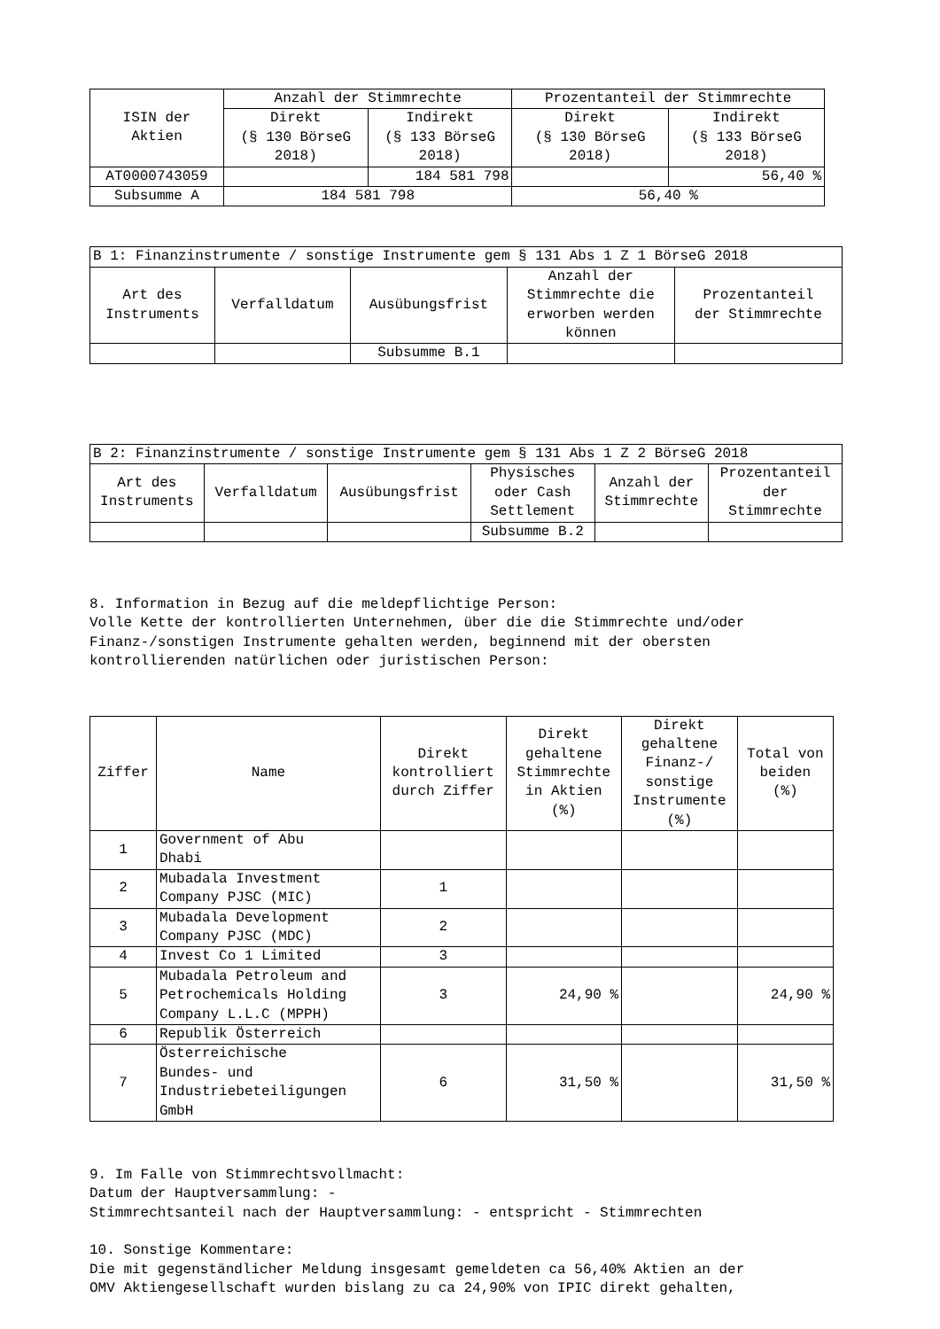| ISIN der Aktien | Anzahl der Stimmrechte | | Prozentanteil der Stimmrechte | |
| --- | --- | --- | --- | --- |
| | Direkt (§ 130 BörseG 2018) | Indirekt (§ 133 BörseG 2018) | Direkt (§ 130 BörseG 2018) | Indirekt (§ 133 BörseG 2018) |
| AT0000743059 | | 184 581 798 | | 56,40 % |
| Subsumme A | 184 581 798 | | 56,40 % | |
| B 1: Finanzinstrumente / sonstige Instrumente gem § 131 Abs 1 Z 1 BörseG 2018 | | | | |
| --- | --- | --- | --- | --- |
| Art des Instruments | Verfalldatum | Ausübungsfrist | Anzahl der Stimmrechte die erworben werden können | Prozentanteil der Stimmrechte |
| | | Subsumme B.1 | | |
| B 2: Finanzinstrumente / sonstige Instrumente gem § 131 Abs 1 Z 2 BörseG 2018 | | | | | |
| --- | --- | --- | --- | --- | --- |
| Art des Instruments | Verfalldatum | Ausübungsfrist | Physisches oder Cash Settlement | Anzahl der Stimmrechte | Prozentanteil der Stimmrechte |
| | | | Subsumme B.2 | | |
8. Information in Bezug auf die meldepflichtige Person:
Volle Kette der kontrollierten Unternehmen, über die die Stimmrechte und/oder
Finanz-/sonstigen Instrumente gehalten werden, beginnend mit der obersten
kontrollierenden natürlichen oder juristischen Person:
| Ziffer | Name | Direkt kontrolliert durch Ziffer | Direkt gehaltene Stimmrechte in Aktien (%) | Direkt gehaltene Finanz-/ sonstige Instrumente (%) | Total von beiden (%) |
| --- | --- | --- | --- | --- | --- |
| 1 | Government of Abu Dhabi | | | | |
| 2 | Mubadala Investment Company PJSC (MIC) | 1 | | | |
| 3 | Mubadala Development Company PJSC (MDC) | 2 | | | |
| 4 | Invest Co 1 Limited | 3 | | | |
| 5 | Mubadala Petroleum and Petrochemicals Holding Company L.L.C (MPPH) | 3 | 24,90 % | | 24,90 % |
| 6 | Republik Österreich | | | | |
| 7 | Österreichische Bundes- und Industriebeteiligungen GmbH | 6 | 31,50 % | | 31,50 % |
9. Im Falle von Stimmrechtsvollmacht:
Datum der Hauptversammlung: -
Stimmrechtsanteil nach der Hauptversammlung: - entspricht - Stimmrechten
10. Sonstige Kommentare:
Die mit gegenständlicher Meldung insgesamt gemeldeten ca 56,40% Aktien an der
OMV Aktiengesellschaft wurden bislang zu ca 24,90% von IPIC direkt gehalten,